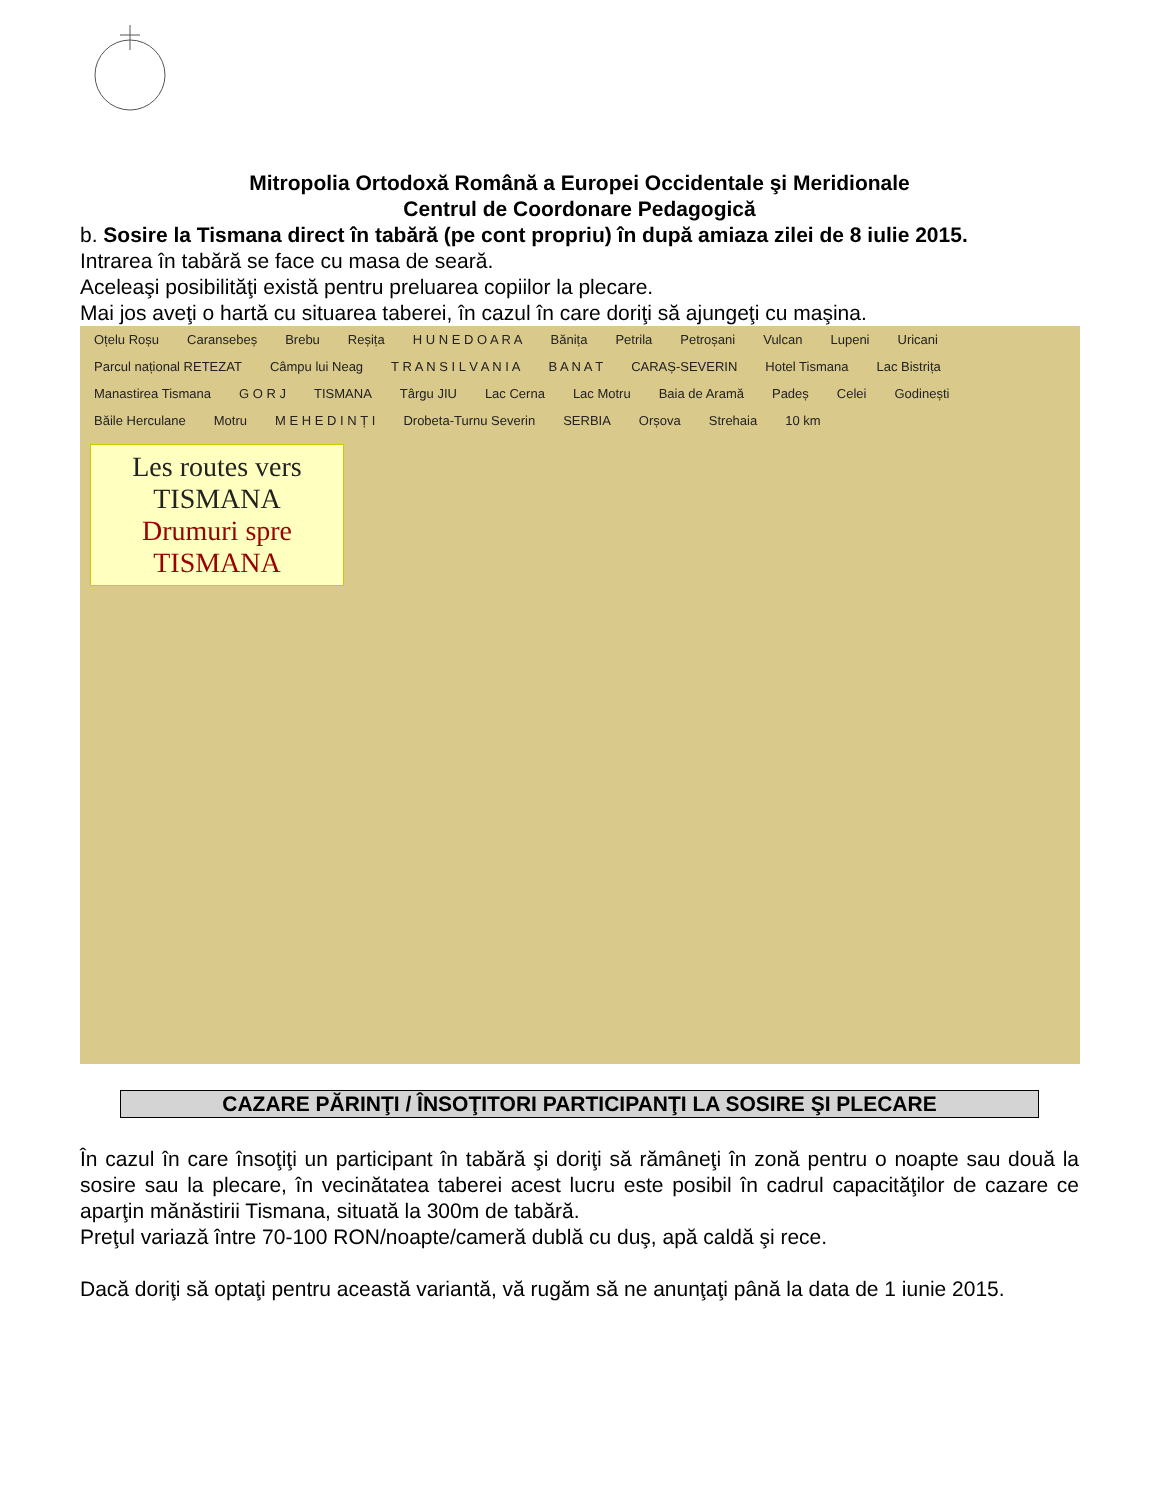Mitropolia Ortodoxă Română a Europei Occidentale şi Meridionale
Centrul de Coordonare Pedagogică
b. Sosire la Tismana direct în tabără (pe cont propriu) în după amiaza zilei de 8 iulie 2015.
Intrarea în tabără se face cu masa de seară.
Aceleaşi posibilităţi există pentru preluarea copiilor la plecare.
Mai jos aveţi o hartă cu situarea taberei, în cazul în care doriţi să ajungeţi cu maşina.
Oțelu Roșu Caransebeș Brebu Reșița H U N E D O A R A Bănița Petrila Petroșani Vulcan Lupeni Uricani Parcul național RETEZAT Câmpu lui Neag T R A N S I L V A N I A B A N A T CARAȘ-SEVERIN Hotel Tismana Lac Bistrița Manastirea Tismana G O R J TISMANA Târgu JIU Lac Cerna Lac Motru Baia de Aramă Padeș Celei Godinești Băile Herculane Motru M E H E D I N Ț I Drobeta-Turnu Severin SERBIA Orșova Strehaia 10 km
Les routes vers TISMANA
Drumuri spre TISMANA
CAZARE PĂRINŢI / ÎNSOŢITORI PARTICIPANŢI LA SOSIRE ŞI PLECARE
În cazul în care însoţiţi un participant în tabără şi doriţi să rămâneţi în zonă pentru o noapte sau două la sosire sau la plecare, în vecinătatea taberei acest lucru este posibil în cadrul capacităţilor de cazare ce aparţin mănăstirii Tismana, situată la 300m de tabără.
Preţul variază între 70-100 RON/noapte/cameră dublă cu duş, apă caldă şi rece.
Dacă doriţi să optaţi pentru această variantă, vă rugăm să ne anunţaţi până la data de 1 iunie 2015.